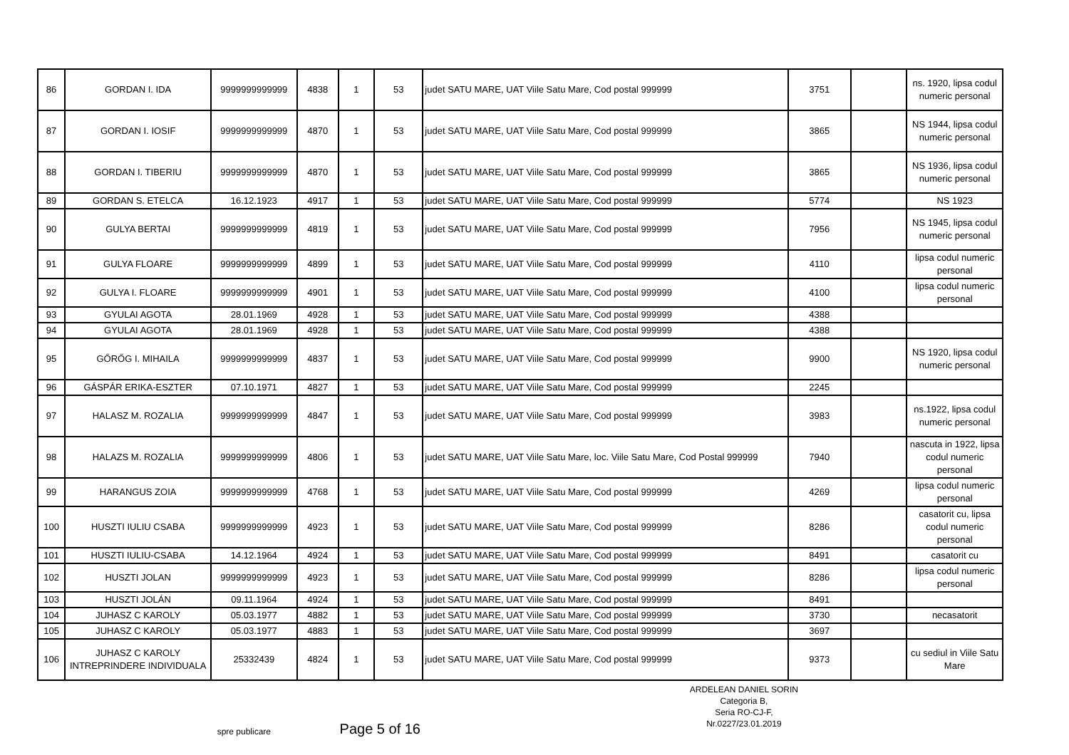| 86 | GORDAN I. IDA | 9999999999999 | 4838 | 1 | 53 | judet SATU MARE, UAT Viile Satu Mare, Cod postal 999999 | 3751 | | ns. 1920, lipsa codul numeric personal |
| 87 | GORDAN I. IOSIF | 9999999999999 | 4870 | 1 | 53 | judet SATU MARE, UAT Viile Satu Mare, Cod postal 999999 | 3865 | | NS 1944, lipsa codul numeric personal |
| 88 | GORDAN I. TIBERIU | 9999999999999 | 4870 | 1 | 53 | judet SATU MARE, UAT Viile Satu Mare, Cod postal 999999 | 3865 | | NS 1936, lipsa codul numeric personal |
| 89 | GORDAN S. ETELCA | 16.12.1923 | 4917 | 1 | 53 | judet SATU MARE, UAT Viile Satu Mare, Cod postal 999999 | 5774 | | NS 1923 |
| 90 | GULYA BERTAI | 9999999999999 | 4819 | 1 | 53 | judet SATU MARE, UAT Viile Satu Mare, Cod postal 999999 | 7956 | | NS 1945, lipsa codul numeric personal |
| 91 | GULYA FLOARE | 9999999999999 | 4899 | 1 | 53 | judet SATU MARE, UAT Viile Satu Mare, Cod postal 999999 | 4110 | | lipsa codul numeric personal |
| 92 | GULYA I. FLOARE | 9999999999999 | 4901 | 1 | 53 | judet SATU MARE, UAT Viile Satu Mare, Cod postal 999999 | 4100 | | lipsa codul numeric personal |
| 93 | GYULAI AGOTA | 28.01.1969 | 4928 | 1 | 53 | judet SATU MARE, UAT Viile Satu Mare, Cod postal 999999 | 4388 | | |
| 94 | GYULAI AGOTA | 28.01.1969 | 4928 | 1 | 53 | judet SATU MARE, UAT Viile Satu Mare, Cod postal 999999 | 4388 | | |
| 95 | GŐRŐG I. MIHAILA | 9999999999999 | 4837 | 1 | 53 | judet SATU MARE, UAT Viile Satu Mare, Cod postal 999999 | 9900 | | NS 1920, lipsa codul numeric personal |
| 96 | GÁSPÁR ERIKA-ESZTER | 07.10.1971 | 4827 | 1 | 53 | judet SATU MARE, UAT Viile Satu Mare, Cod postal 999999 | 2245 | | |
| 97 | HALASZ M. ROZALIA | 9999999999999 | 4847 | 1 | 53 | judet SATU MARE, UAT Viile Satu Mare, Cod postal 999999 | 3983 | | ns.1922, lipsa codul numeric personal |
| 98 | HALAZS M. ROZALIA | 9999999999999 | 4806 | 1 | 53 | judet SATU MARE, UAT Viile Satu Mare, loc. Viile Satu Mare, Cod Postal 999999 | 7940 | | nascuta in 1922, lipsa codul numeric personal |
| 99 | HARANGUS ZOIA | 9999999999999 | 4768 | 1 | 53 | judet SATU MARE, UAT Viile Satu Mare, Cod postal 999999 | 4269 | | lipsa codul numeric personal |
| 100 | HUSZTI IULIU CSABA | 9999999999999 | 4923 | 1 | 53 | judet SATU MARE, UAT Viile Satu Mare, Cod postal 999999 | 8286 | | casatorit cu, lipsa codul numeric personal |
| 101 | HUSZTI IULIU-CSABA | 14.12.1964 | 4924 | 1 | 53 | judet SATU MARE, UAT Viile Satu Mare, Cod postal 999999 | 8491 | | casatorit cu |
| 102 | HUSZTI JOLAN | 9999999999999 | 4923 | 1 | 53 | judet SATU MARE, UAT Viile Satu Mare, Cod postal 999999 | 8286 | | lipsa codul numeric personal |
| 103 | HUSZTI JOLÁN | 09.11.1964 | 4924 | 1 | 53 | judet SATU MARE, UAT Viile Satu Mare, Cod postal 999999 | 8491 | | |
| 104 | JUHASZ C KAROLY | 05.03.1977 | 4882 | 1 | 53 | judet SATU MARE, UAT Viile Satu Mare, Cod postal 999999 | 3730 | | necasatorit |
| 105 | JUHASZ C KAROLY | 05.03.1977 | 4883 | 1 | 53 | judet SATU MARE, UAT Viile Satu Mare, Cod postal 999999 | 3697 | | |
| 106 | JUHASZ C KAROLY INTREPRINDERE INDIVIDUALA | 25332439 | 4824 | 1 | 53 | judet SATU MARE, UAT Viile Satu Mare, Cod postal 999999 | 9373 | | cu sediul in Viile Satu Mare |
spre publicare
Page 5 of 16
ARDELEAN DANIEL SORIN
Categoria B,
Seria RO-CJ-F,
Nr.0227/23.01.2019